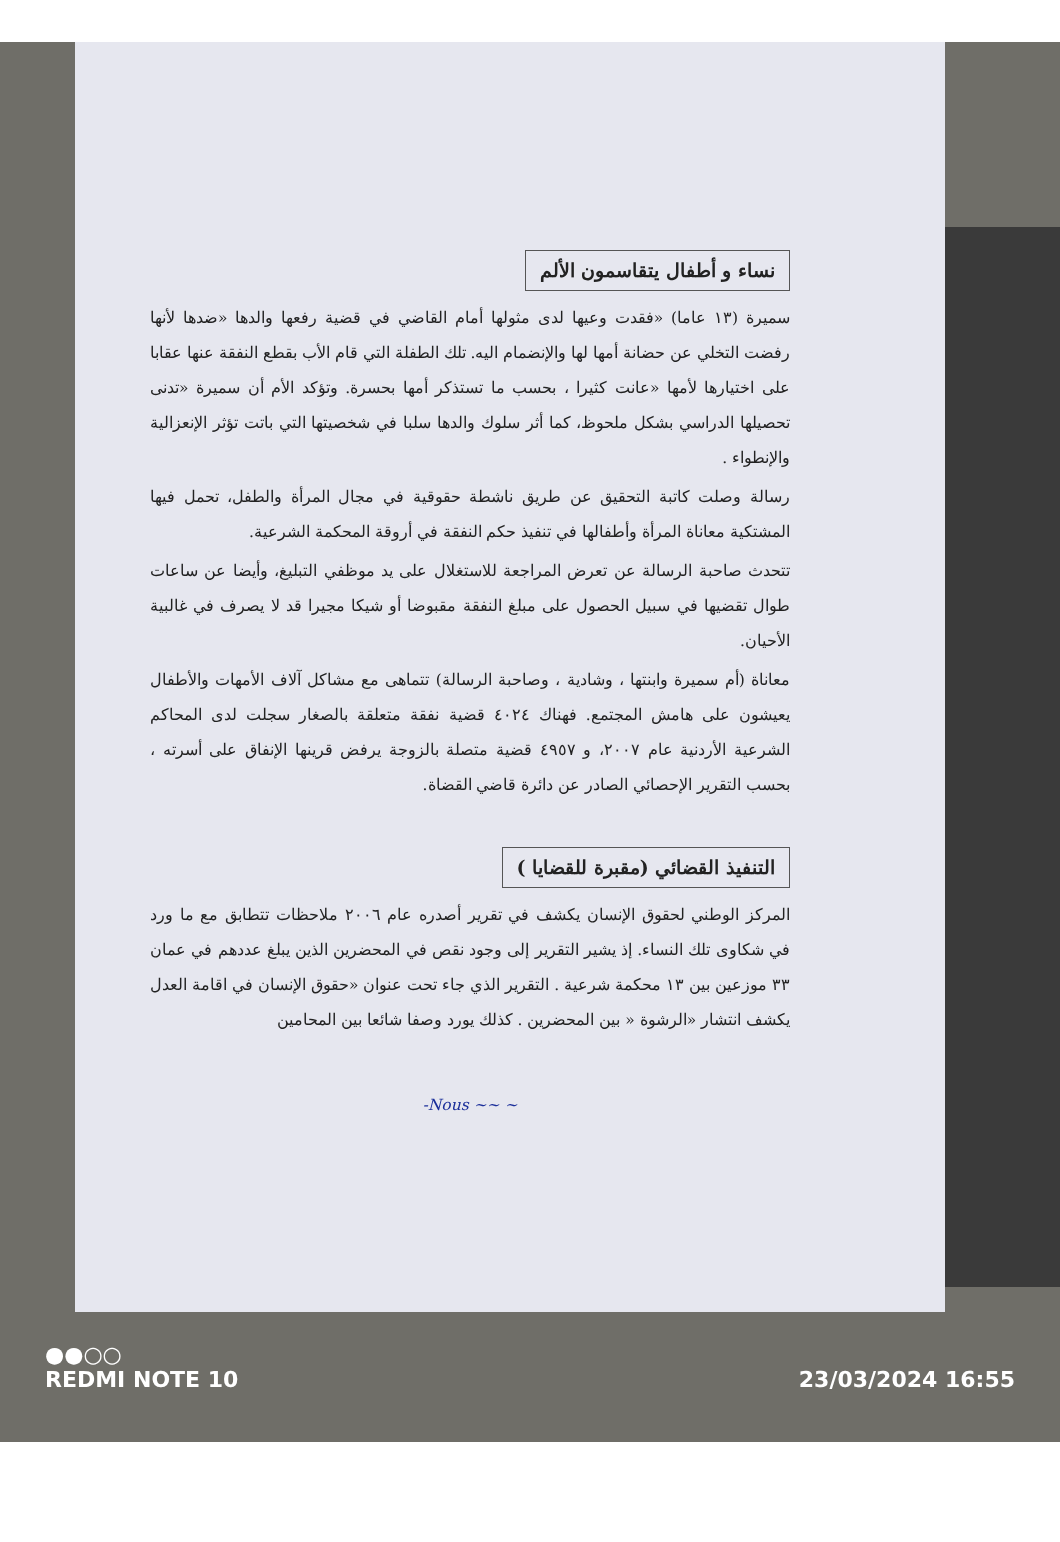نساء و أطفال يتقاسمون الألم
سميرة (١٣ عاما) «فقدت وعيها لدى مثولها أمام القاضي في قضية رفعها والدها «ضدها لأنها رفضت التخلي عن حضانة أمها لها والإنضمام اليه. تلك الطفلة التي قام الأب بقطع النفقة عنها عقابا على اختيارها لأمها «عانت كثيرا ، بحسب ما تستذكر أمها بحسرة. وتؤكد الأم أن سميرة «تدنى تحصيلها الدراسي بشكل ملحوظ، كما أثر سلوك والدها سلبا في شخصيتها التي باتت تؤثر الإنعزالية والإنطواء .
رسالة وصلت كاتبة التحقيق عن طريق ناشطة حقوقية في مجال المرأة والطفل، تحمل فيها المشتكية معاناة المرأة وأطفالها في تنفيذ حكم النفقة في أروقة المحكمة الشرعية.
تتحدث صاحبة الرسالة عن تعرض المراجعة للاستغلال على يد موظفي التبليغ، وأيضا عن ساعات طوال تقضيها في سبيل الحصول على مبلغ النفقة مقبوضا أو شيكا مجيرا قد لا يصرف في غالبية الأحيان.
معاناة (أم سميرة وابنتها ، وشادية ، وصاحبة الرسالة) تتماهى مع مشاكل آلاف الأمهات والأطفال يعيشون على هامش المجتمع. فهناك ٤٠٢٤ قضية نفقة متعلقة بالصغار سجلت لدى المحاكم الشرعية الأردنية عام ٢٠٠٧، و ٤٩٥٧ قضية متصلة بالزوجة يرفض قرينها الإنفاق على أسرته ، بحسب التقرير الإحصائي الصادر عن دائرة قاضي القضاة.
التنفيذ القضائي (مقبرة للقضايا )
المركز الوطني لحقوق الإنسان يكشف في تقرير أصدره عام ٢٠٠٦ ملاحظات تتطابق مع ما ورد في شكاوى تلك النساء. إذ يشير التقرير إلى وجود نقص في المحضرين الذين يبلغ عددهم في عمان ٣٣ موزعين بين ١٣ محكمة شرعية . التقرير الذي جاء تحت عنوان «حقوق الإنسان في اقامة العدل يكشف انتشار «الرشوة « بين المحضرين . كذلك يورد وصفا شائعا بين المحامين
-Nous ~~ ~
●●○○
REDMI NOTE 10 23/03/2024 16:55